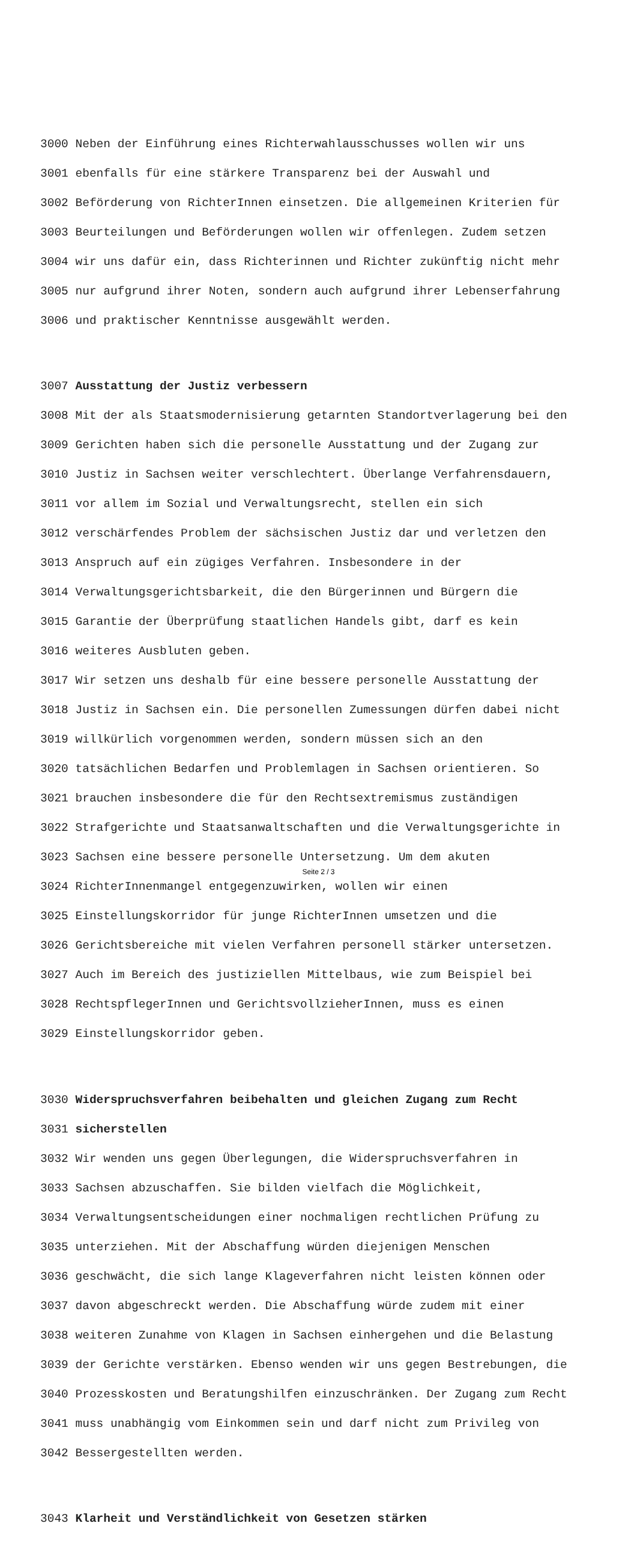3000 Neben der Einführung eines Richterwahlausschusses wollen wir uns
3001 ebenfalls für eine stärkere Transparenz bei der Auswahl und
3002 Beförderung von RichterInnen einsetzen. Die allgemeinen Kriterien für
3003 Beurteilungen und Beförderungen wollen wir offenlegen. Zudem setzen
3004 wir uns dafür ein, dass Richterinnen und Richter zukünftig nicht mehr
3005 nur aufgrund ihrer Noten, sondern auch aufgrund ihrer Lebenserfahrung
3006 und praktischer Kenntnisse ausgewählt werden.
3007 Ausstattung der Justiz verbessern
3008 Mit der als Staatsmodernisierung getarnten Standortverlagerung bei den
3009 Gerichten haben sich die personelle Ausstattung und der Zugang zur
3010 Justiz in Sachsen weiter verschlechtert. Überlange Verfahrensdauern,
3011 vor allem im Sozial und Verwaltungsrecht, stellen ein sich
3012 verschärfendes Problem der sächsischen Justiz dar und verletzen den
3013 Anspruch auf ein zügiges Verfahren. Insbesondere in der
3014 Verwaltungsgerichtsbarkeit, die den Bürgerinnen und Bürgern die
3015 Garantie der Überprüfung staatlichen Handels gibt, darf es kein
3016 weiteres Ausbluten geben.
3017 Wir setzen uns deshalb für eine bessere personelle Ausstattung der
3018 Justiz in Sachsen ein. Die personellen Zumessungen dürfen dabei nicht
3019 willkürlich vorgenommen werden, sondern müssen sich an den
3020 tatsächlichen Bedarfen und Problemlagen in Sachsen orientieren. So
3021 brauchen insbesondere die für den Rechtsextremismus zuständigen
3022 Strafgerichte und Staatsanwaltschaften und die Verwaltungsgerichte in
3023 Sachsen eine bessere personelle Untersetzung. Um dem akuten
3024 RichterInnenmangel entgegenzuwirken, wollen wir einen
3025 Einstellungskorridor für junge RichterInnen umsetzen und die
3026 Gerichtsbereiche mit vielen Verfahren personell stärker untersetzen.
3027 Auch im Bereich des justiziellen Mittelbaus, wie zum Beispiel bei
3028 RechtspflegerInnen und GerichtsvollzieherInnen, muss es einen
3029 Einstellungskorridor geben.
3030 Widerspruchsverfahren beibehalten und gleichen Zugang zum Recht
3031 sicherstellen
3032 Wir wenden uns gegen Überlegungen, die Widerspruchsverfahren in
3033 Sachsen abzuschaffen. Sie bilden vielfach die Möglichkeit,
3034 Verwaltungsentscheidungen einer nochmaligen rechtlichen Prüfung zu
3035 unterziehen. Mit der Abschaffung würden diejenigen Menschen
3036 geschwächt, die sich lange Klageverfahren nicht leisten können oder
3037 davon abgeschreckt werden. Die Abschaffung würde zudem mit einer
3038 weiteren Zunahme von Klagen in Sachsen einhergehen und die Belastung
3039 der Gerichte verstärken. Ebenso wenden wir uns gegen Bestrebungen, die
3040 Prozesskosten und Beratungshilfen einzuschränken. Der Zugang zum Recht
3041 muss unabhängig vom Einkommen sein und darf nicht zum Privileg von
3042 Bessergestellten werden.
3043 Klarheit und Verständlichkeit von Gesetzen stärken
Seite 2 / 3